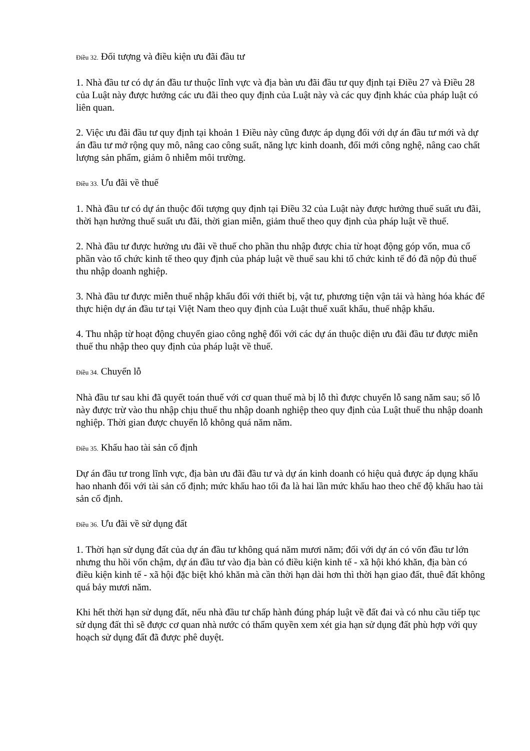Điều 32. Đối tượng và điều kiện ưu đãi đầu tư
1. Nhà đầu tư có dự án đầu tư thuộc lĩnh vực và địa bàn ưu đãi đầu tư quy định tại Điều 27 và Điều 28 của Luật này được hưởng các ưu đãi theo quy định của Luật này và các quy định khác của pháp luật có liên quan.
2. Việc ưu đãi đầu tư quy định tại khoản 1 Điều này cũng được áp dụng đối với dự án đầu tư mới và dự án đầu tư mở rộng quy mô, nâng cao công suất, năng lực kinh doanh, đổi mới công nghệ, nâng cao chất lượng sản phẩm, giảm ô nhiễm môi trường.
Điều 33. Ưu đãi về thuế
1. Nhà đầu tư có dự án thuộc đối tượng quy định tại Điều 32 của Luật này được hưởng thuế suất ưu đãi, thời hạn hưởng thuế suất ưu đãi, thời gian miễn, giảm thuế theo quy định của pháp luật về thuế.
2. Nhà đầu tư được hưởng ưu đãi về thuế cho phần thu nhập được chia từ hoạt động góp vốn, mua cổ phần vào tổ chức kinh tế theo quy định của pháp luật về thuế sau khi tổ chức kinh tế đó đã nộp đủ thuế thu nhập doanh nghiệp.
3. Nhà đầu tư được miễn thuế nhập khẩu đối với thiết bị, vật tư, phương tiện vận tải và hàng hóa khác để thực hiện dự án đầu tư tại Việt Nam theo quy định của Luật thuế xuất khẩu, thuế nhập khẩu.
4. Thu nhập từ hoạt động chuyển giao công nghệ đối với các dự án thuộc diện ưu đãi đầu tư được miễn thuế thu nhập theo quy định của pháp luật về thuế.
Điều 34. Chuyển lỗ
Nhà đầu tư sau khi đã quyết toán thuế với cơ quan thuế mà bị lỗ thì được chuyển lỗ sang năm sau; số lỗ này được trừ vào thu nhập chịu thuế thu nhập doanh nghiệp theo quy định của Luật thuế thu nhập doanh nghiệp. Thời gian được chuyển lỗ không quá năm năm.
Điều 35. Khấu hao tài sản cố định
Dự án đầu tư trong lĩnh vực, địa bàn ưu đãi đầu tư và dự án kinh doanh có hiệu quả được áp dụng khấu hao nhanh đối với tài sản cố định; mức khấu hao tối đa là hai lần mức khấu hao theo chế độ khấu hao tài sản cố định.
Điều 36. Ưu đãi về sử dụng đất
1. Thời hạn sử dụng đất của dự án đầu tư không quá năm mươi năm; đối với dự án có vốn đầu tư lớn nhưng thu hồi vốn chậm, dự án đầu tư vào địa bàn có điều kiện kinh tế - xã hội khó khăn, địa bàn có điều kiện kinh tế - xã hội đặc biệt khó khăn mà cần thời hạn dài hơn thì thời hạn giao đất, thuê đất không quá bảy mươi năm.
Khi hết thời hạn sử dụng đất, nếu nhà đầu tư chấp hành đúng pháp luật về đất đai và có nhu cầu tiếp tục sử dụng đất thì sẽ được cơ quan nhà nước có thẩm quyền xem xét gia hạn sử dụng đất phù hợp với quy hoạch sử dụng đất đã được phê duyệt.